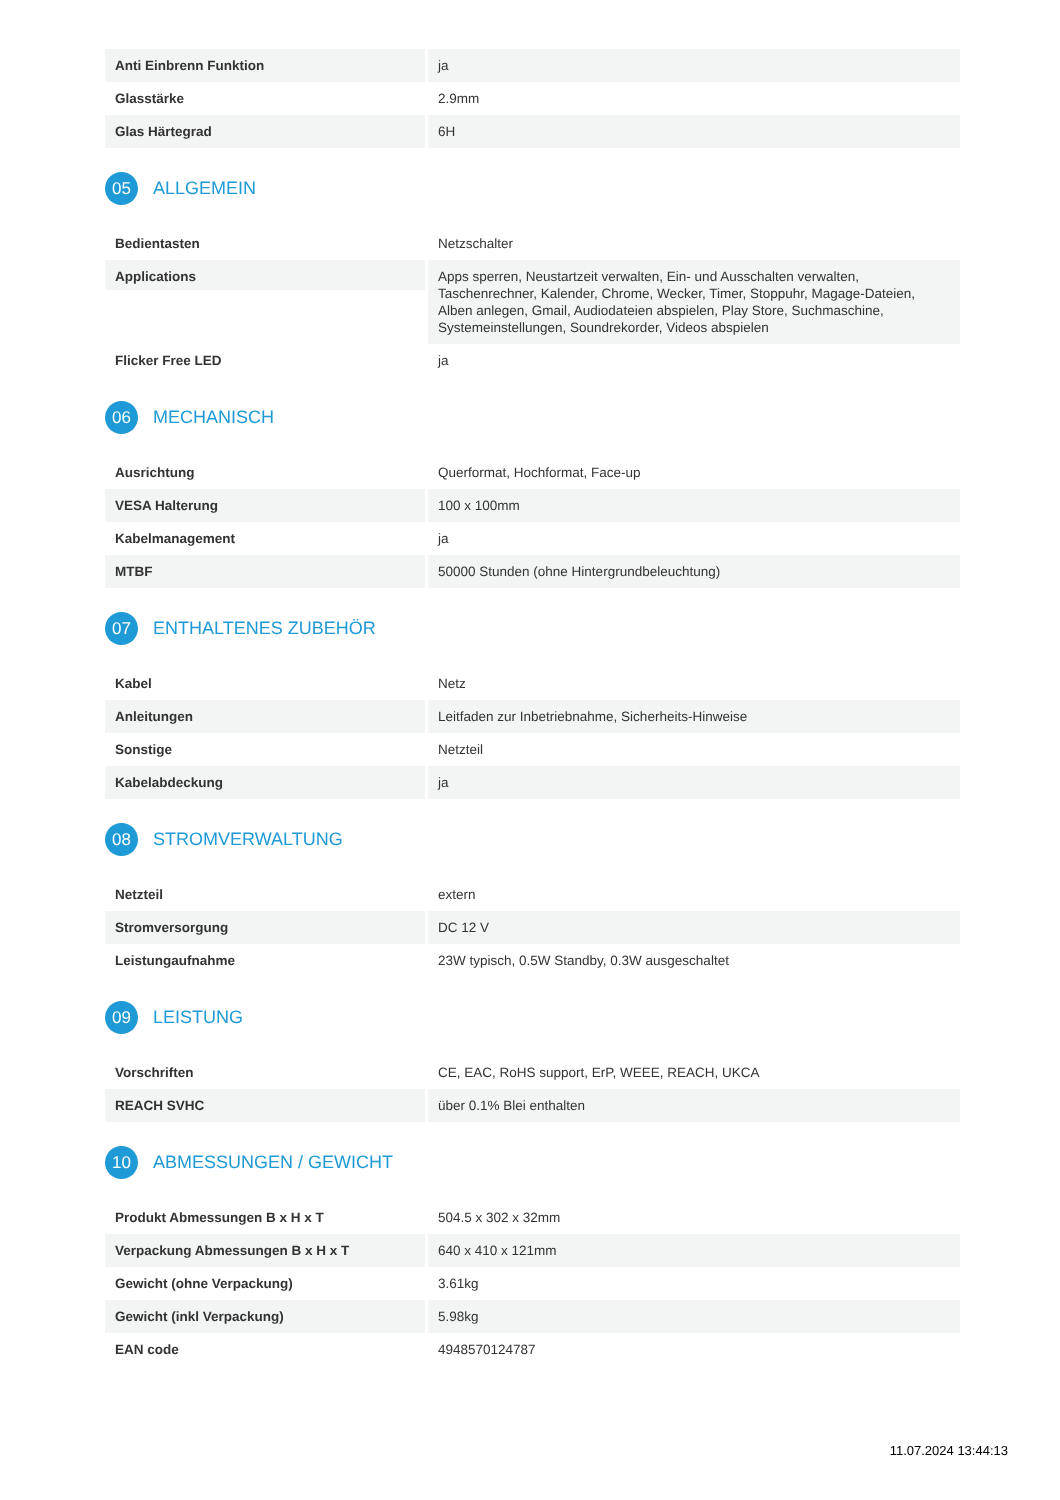| Anti Einbrenn Funktion | ja |
| Glasstärke | 2.9mm |
| Glas Härtegrad | 6H |
05
ALLGEMEIN
| Bedientasten | Netzschalter |
| Applications | Apps sperren, Neustartzeit verwalten, Ein- und Ausschalten verwalten, Taschenrechner, Kalender, Chrome, Wecker, Timer, Stoppuhr, Magage-Dateien, Alben anlegen, Gmail, Audiodateien abspielen, Play Store, Suchmaschine, Systemeinstellungen, Soundrekorder, Videos abspielen |
| Flicker Free LED | ja |
06
MECHANISCH
| Ausrichtung | Querformat, Hochformat, Face-up |
| VESA Halterung | 100 x 100mm |
| Kabelmanagement | ja |
| MTBF | 50000 Stunden (ohne Hintergrundbeleuchtung) |
07
ENTHALTENES ZUBEHÖR
| Kabel | Netz |
| Anleitungen | Leitfaden zur Inbetriebnahme, Sicherheits-Hinweise |
| Sonstige | Netzteil |
| Kabelabdeckung | ja |
08
STROMVERWALTUNG
| Netzteil | extern |
| Stromversorgung | DC 12 V |
| Leistungaufnahme | 23W typisch, 0.5W Standby, 0.3W ausgeschaltet |
09
LEISTUNG
| Vorschriften | CE, EAC, RoHS support, ErP, WEEE, REACH, UKCA |
| REACH SVHC | über 0.1% Blei enthalten |
10
ABMESSUNGEN / GEWICHT
| Produkt Abmessungen B x H x T | 504.5 x 302 x 32mm |
| Verpackung Abmessungen B x H x T | 640 x 410 x 121mm |
| Gewicht (ohne Verpackung) | 3.61kg |
| Gewicht (inkl Verpackung) | 5.98kg |
| EAN code | 4948570124787 |
11.07.2024 13:44:13